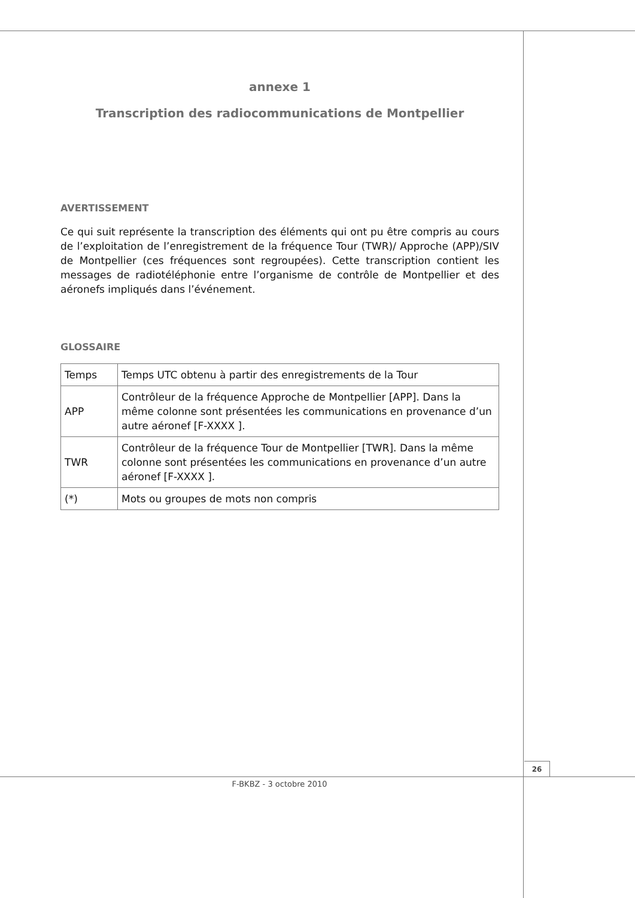annexe 1
Transcription des radiocommunications de Montpellier
AVERTISSEMENT
Ce qui suit représente la transcription des éléments qui ont pu être compris au cours de l’exploitation de l’enregistrement de la fréquence Tour (TWR)/ Approche (APP)/SIV de Montpellier (ces fréquences sont regroupées). Cette transcription contient les messages de radiotéléphonie entre l’organisme de contrôle de Montpellier et des aéronefs impliqués dans l’événement.
GLOSSAIRE
| Temps | Temps UTC obtenu à partir des enregistrements de la Tour |
| APP | Contrôleur de la fréquence Approche de Montpellier [APP]. Dans la même colonne sont présentées les communications en provenance d’un autre aéronef [F-XXXX ]. |
| TWR | Contrôleur de la fréquence Tour de Montpellier [TWR]. Dans la même colonne sont présentées les communications en provenance d’un autre aéronef [F-XXXX ]. |
| (*) | Mots ou groupes de mots non compris |
26
F-BKBZ - 3 octobre 2010